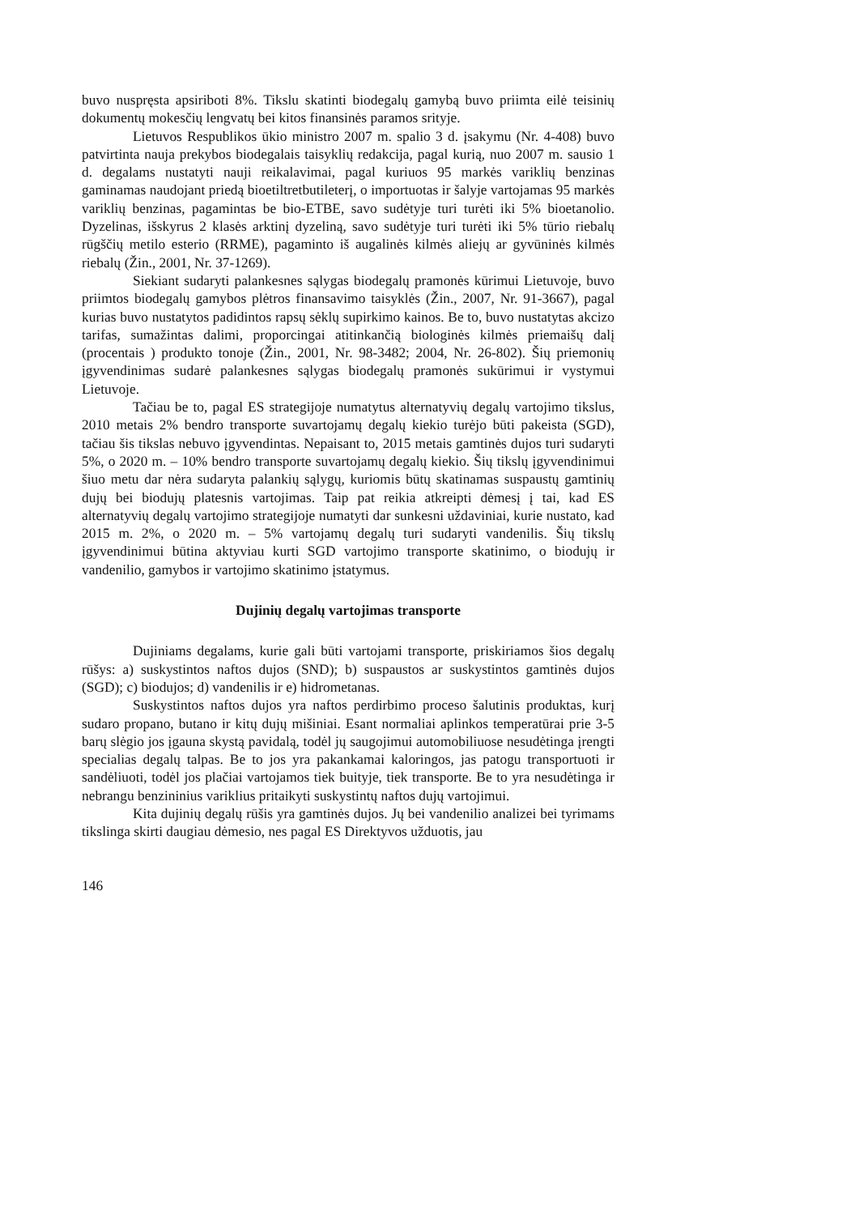buvo nuspręsta apsiriboti 8%. Tikslu skatinti biodegalų gamybą buvo priimta eilė teisinių dokumentų mokesčių lengvatų bei kitos finansinės paramos srityje.
Lietuvos Respublikos ūkio ministro 2007 m. spalio 3 d. įsakymu (Nr. 4-408) buvo patvirtinta nauja prekybos biodegalais taisyklių redakcija, pagal kurią, nuo 2007 m. sausio 1 d. degalams nustatyti nauji reikalavimai, pagal kuriuos 95 markės variklių benzinas gaminamas naudojant priedą bioetiltretbutileterį, o importuotas ir šalyje vartojamas 95 markės variklių benzinas, pagamintas be bio-ETBE, savo sudėtyje turi turėti iki 5% bioetanolio. Dyzelinas, išskyrus 2 klasės arktinį dyzeliną, savo sudėtyje turi turėti iki 5% tūrio riebalų rūgščių metilo esterio (RRME), pagaminto iš augalinės kilmės aliejų ar gyvūninės kilmės riebalų (Žin., 2001, Nr. 37-1269).
Siekiant sudaryti palankesnes sąlygas biodegalų pramonės kūrimui Lietuvoje, buvo priimtos biodegalų gamybos plėtros finansavimo taisyklės (Žin., 2007, Nr. 91-3667), pagal kurias buvo nustatytos padidintos rapsų sėklų supirkimo kainos. Be to, buvo nustatytas akcizo tarifas, sumažintas dalimi, proporcingai atitinkančią biologinės kilmės priemaišų dalį (procentais ) produkto tonoje (Žin., 2001, Nr. 98-3482; 2004, Nr. 26-802). Šių priemonių įgyvendinimas sudarė palankesnes sąlygas biodegalų pramonės sukūrimui ir vystymui Lietuvoje.
Tačiau be to, pagal ES strategijoje numatytus alternatyvių degalų vartojimo tikslus, 2010 metais 2% bendro transporte suvartojamų degalų kiekio turėjo būti pakeista (SGD), tačiau šis tikslas nebuvo įgyvendintas. Nepaisant to, 2015 metais gamtinės dujos turi sudaryti 5%, o 2020 m. – 10% bendro transporte suvartojamų degalų kiekio. Šių tikslų įgyvendinimui šiuo metu dar nėra sudaryta palankių sąlygų, kuriomis būtų skatinamas suspaustų gamtinių dujų bei biodujų platesnis vartojimas. Taip pat reikia atkreipti dėmesį į tai, kad ES alternatyvių degalų vartojimo strategijoje numatyti dar sunkesni uždaviniai, kurie nustato, kad 2015 m. 2%, o 2020 m. – 5% vartojamų degalų turi sudaryti vandenilis. Šių tikslų įgyvendinimui būtina aktyviau kurti SGD vartojimo transporte skatinimo, o biodujų ir vandenilio, gamybos ir vartojimo skatinimo įstatymus.
Dujinių degalų vartojimas transporte
Dujiniams degalams, kurie gali būti vartojami transporte, priskiriamos šios degalų rūšys: a) suskystintos naftos dujos (SND); b) suspaustos ar suskystintos gamtinės dujos (SGD); c) biodujos; d) vandenilis ir e) hidrometanas.
Suskystintos naftos dujos yra naftos perdirbimo proceso šalutinis produktas, kurį sudaro propano, butano ir kitų dujų mišiniai. Esant normaliai aplinkos temperatūrai prie 3-5 barų slėgio jos įgauna skystą pavidalą, todėl jų saugojimui automobiliuose nesudėtinga įrengti specialias degalų talpas. Be to jos yra pakankamai kaloringos, jas patogu transportuoti ir sandėliuoti, todėl jos plačiai vartojamos tiek buityje, tiek transporte. Be to yra nesudėtinga ir nebrangu benzininius variklius pritaikyti suskystintų naftos dujų vartojimui.
Kita dujinių degalų rūšis yra gamtinės dujos. Jų bei vandenilio analizei bei tyrimams tikslinga skirti daugiau dėmesio, nes pagal ES Direktyvos užduotis, jau
146